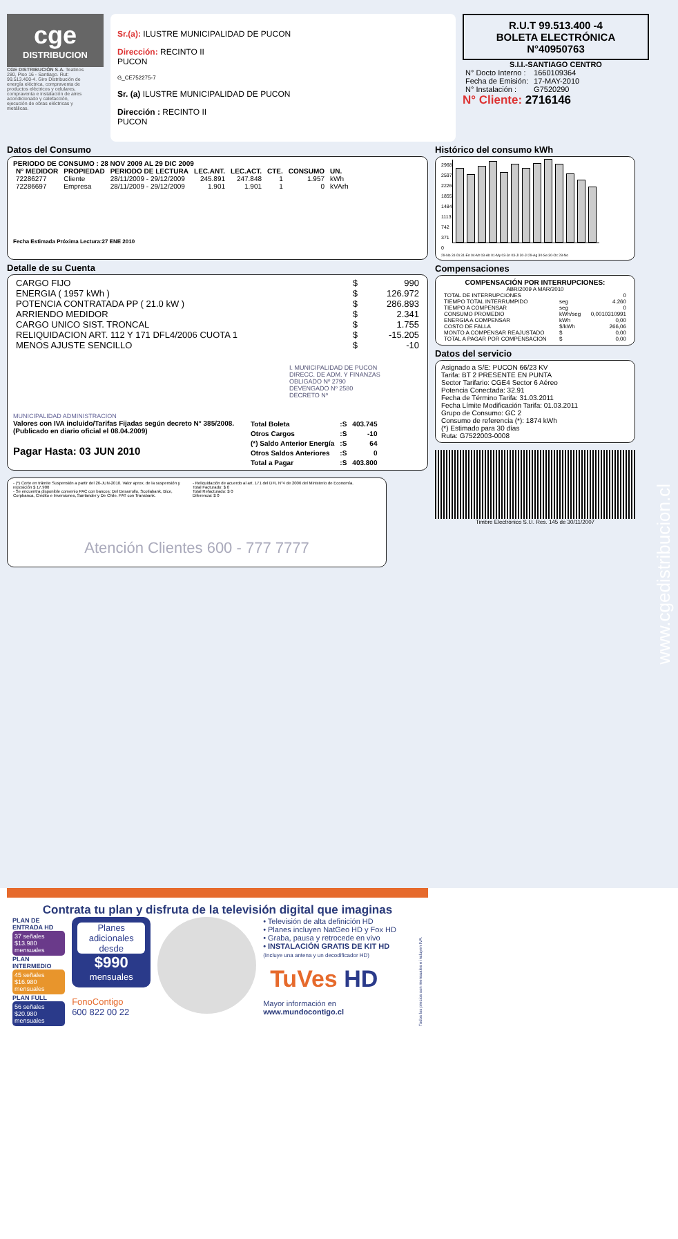cge
DISTRIBUCION
CGE DISTRIBUCIÓN S.A. Teatinos 280, Piso 16 - Santiago. Rut: 99.513.400-4. Giro Distribución de energía eléctrica, compraventa de productos eléctricos y celulares, compraventa e instalación de aires acondicionado y calefacción, ejecución de obras eléctricas y metálicas.
Sr.(a): ILUSTRE MUNICIPALIDAD DE PUCON
Dirección: RECINTO II
PUCON
G_CE752275-7
Sr. (a) ILUSTRE MUNICIPALIDAD DE PUCON
Dirección : RECINTO II
PUCON
R.U.T 99.513.400 -4
BOLETA ELECTRÓNICA
N°40950763
S.I.I.-SANTIAGO CENTRO
| N° Docto Interno : | 1660109364 |
| Fecha de Emisión: | 17-MAY-2010 |
| N° Instalación : | G7520290 |
N° Cliente: 2716146
Datos del Consumo
PERIODO DE CONSUMO : 28 NOV 2009 AL 29 DIC 2009
| N° MEDIDOR | PROPIEDAD | PERIODO DE LECTURA | LEC.ANT. | LEC.ACT. | CTE. | CONSUMO | UN. |
| --- | --- | --- | --- | --- | --- | --- | --- |
| 72286277 | Cliente | 28/11/2009 - 29/12/2009 | 245.891 | 247.848 | 1 | 1.957 | kWh |
| 72286697 | Empresa | 28/11/2009 - 29/12/2009 | 1.901 | 1.901 | 1 | 0 | kVArh |
Fecha Estimada Próxima Lectura:27 ENE 2010
Detalle de su Cuenta
| CARGO FIJO | $ | 990 |
| ENERGIA ( 1957 kWh ) | $ | 126.972 |
| POTENCIA CONTRATADA PP ( 21.0 kW ) | $ | 286.893 |
| ARRIENDO MEDIDOR | $ | 2.341 |
| CARGO UNICO SIST. TRONCAL | $ | 1.755 |
| RELIQUIDACION ART. 112 Y 171 DFL4/2006 CUOTA 1 | $ | -15.205 |
| MENOS AJUSTE SENCILLO | $ | -10 |
I. MUNICIPALIDAD DE PUCON
DIRECC. DE ADM. Y FINANZAS
OBLIGADO Nº 2790
DEVENGADO Nº 2580
DECRETO Nº
MUNICIPALIDAD ADMINISTRACION
Valores con IVA incluido/Tarifas Fijadas según decreto N° 385/2008. (Publicado en diario oficial el 08.04.2009)
Pagar Hasta: 03 JUN 2010
| Total Boleta | :S | 403.745 |
| Otros Cargos | :S | -10 |
| (*) Saldo Anterior Energía | :S | 64 |
| Otros Saldos Anteriores | :S | 0 |
| Total a Pagar | :S | 403.800 |
- (*) Corte en trámite Suspensión a partir del 26-JUN-2010. Valor aprox. de la suspensión y reposición $ 17.900
- Se encuentra disponible convenio PAC con bancos: Del Desarrollo, Scotiabank, Bice, Corpbanca, Crédito e Inversiones, Santander y De Chile. PAT con Transbank.
- Reliquidación de acuerdo al art. 171 del DFL N°4 de 2006 del Ministerio de Economía.
Total Facturado: $ 0
Total Refacturado: $ 0
Diferencia: $ 0
Atención Clientes 600 - 777 7777
Histórico del consumo kWh
2968
2597
2226
1855
1484
1113
742
371
0
29-No 31-Di 31-En 04-Mr 03-Ab 01-My 03-Jn 03-Jl 30-Jl 29-Ag 30-Se 30-Oc 28-No
Compensaciones
COMPENSACIÓN POR INTERRUPCIONES:
ABR/2009 A MAR/2010
| TOTAL DE INTERRUPCIONES | | 0 |
| TIEMPO TOTAL INTERRUMPIDO | seg | 4.260 |
| TIEMPO A COMPENSAR | seg | 0 |
| CONSUMO PROMEDIO | kWh/seg | 0,0010310991 |
| ENERGIA A COMPENSAR | kWh | 0,00 |
| COSTO DE FALLA | $/kWh | 266,06 |
| MONTO A COMPENSAR REAJUSTADO | $ | 0,00 |
| TOTAL A PAGAR POR COMPENSACION | $ | 0,00 |
Datos del servicio
Asignado a S/E: PUCON 66/23 KV
Tarifa: BT 2 PRESENTE EN PUNTA
Sector Tarifario: CGE4 Sector 6 Aéreo
Potencia Conectada: 32.91
Fecha de Término Tarifa: 31.03.2011
Fecha Límite Modificación Tarifa: 01.03.2011
Grupo de Consumo: GC 2
Consumo de referencia (*): 1874 kWh
(*) Estimado para 30 días
Ruta: G7522003-0008
Timbre Electrónico S.I.I. Res. 145 de 30/11/2007
www.cgedistribucion.cl
Contrata tu plan y disfruta de la televisión digital que imaginas
PLAN DE ENTRADA HD
37 señales
$13.980 mensuales
PLAN INTERMEDIO
45 señales
$16.980 mensuales
PLAN FULL
56 señales
$20.980 mensuales
Planes adicionales desde
$990
mensuales
FonoContigo
600 822 00 22
• Televisión de alta definición HD
• Planes incluyen NatGeo HD y Fox HD
• Graba, pausa y retrocede en vivo
• INSTALACIÓN GRATIS DE KIT HD
(Incluye una antena y un decodificador HD)
TuVes HD
Mayor información en www.mundocontigo.cl
Todos los precios son mensuales e incluyen IVA.